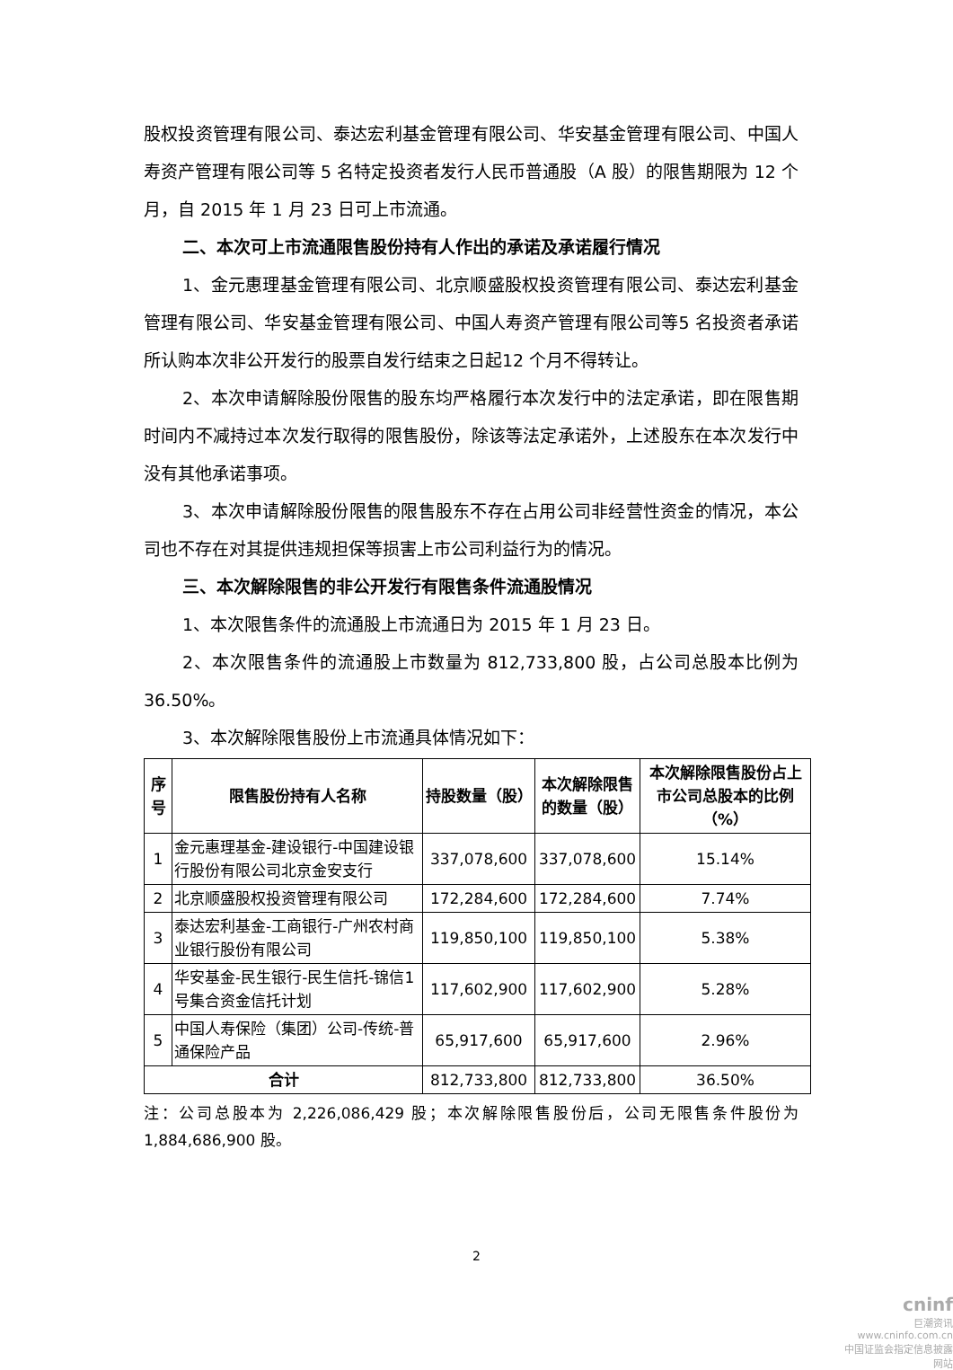股权投资管理有限公司、泰达宏利基金管理有限公司、华安基金管理有限公司、中国人寿资产管理有限公司等 5 名特定投资者发行人民币普通股（A 股）的限售期限为 12 个月，自 2015 年 1 月 23 日可上市流通。
二、本次可上市流通限售股份持有人作出的承诺及承诺履行情况
1、金元惠理基金管理有限公司、北京顺盛股权投资管理有限公司、泰达宏利基金管理有限公司、华安基金管理有限公司、中国人寿资产管理有限公司等5 名投资者承诺所认购本次非公开发行的股票自发行结束之日起12 个月不得转让。
2、本次申请解除股份限售的股东均严格履行本次发行中的法定承诺，即在限售期时间内不减持过本次发行取得的限售股份，除该等法定承诺外，上述股东在本次发行中没有其他承诺事项。
3、本次申请解除股份限售的限售股东不存在占用公司非经营性资金的情况，本公司也不存在对其提供违规担保等损害上市公司利益行为的情况。
三、本次解除限售的非公开发行有限售条件流通股情况
1、本次限售条件的流通股上市流通日为 2015 年 1 月 23 日。
2、本次限售条件的流通股上市数量为 812,733,800 股，占公司总股本比例为 36.50%。
3、本次解除限售股份上市流通具体情况如下：
| 序号 | 限售股份持有人名称 | 持股数量（股） | 本次解除限售的数量（股） | 本次解除限售股份占上市公司总股本的比例（%） |
| --- | --- | --- | --- | --- |
| 1 | 金元惠理基金-建设银行-中国建设银行股份有限公司北京金安支行 | 337,078,600 | 337,078,600 | 15.14% |
| 2 | 北京顺盛股权投资管理有限公司 | 172,284,600 | 172,284,600 | 7.74% |
| 3 | 泰达宏利基金-工商银行-广州农村商业银行股份有限公司 | 119,850,100 | 119,850,100 | 5.38% |
| 4 | 华安基金-民生银行-民生信托-锦信1号集合资金信托计划 | 117,602,900 | 117,602,900 | 5.28% |
| 5 | 中国人寿保险（集团）公司-传统-普通保险产品 | 65,917,600 | 65,917,600 | 2.96% |
| 合计 | | 812,733,800 | 812,733,800 | 36.50% |
注：公司总股本为 2,226,086,429 股；本次解除限售股份后，公司无限售条件股份为1,884,686,900 股。
2
cninf
巨潮资讯
www.cninfo.com.cn
中国证监会指定信息披露网站